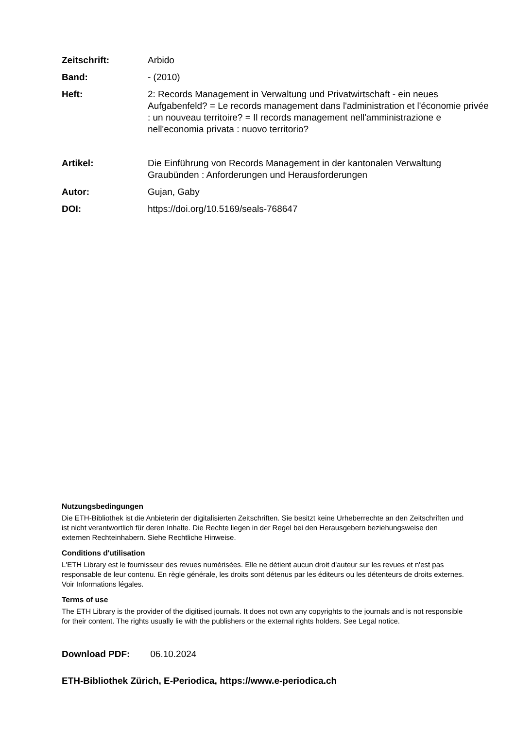Zeitschrift: Arbido
Band: - (2010)
Heft: 2: Records Management in Verwaltung und Privatwirtschaft - ein neues Aufgabenfeld? = Le records management dans l'administration et l'économie privée : un nouveau territoire? = Il records management nell'amministrazione e nell'economia privata : nuovo territorio?
Artikel: Die Einführung von Records Management in der kantonalen Verwaltung Graubünden : Anforderungen und Herausforderungen
Autor: Gujan, Gaby
DOI: https://doi.org/10.5169/seals-768647
Nutzungsbedingungen
Die ETH-Bibliothek ist die Anbieterin der digitalisierten Zeitschriften. Sie besitzt keine Urheberrechte an den Zeitschriften und ist nicht verantwortlich für deren Inhalte. Die Rechte liegen in der Regel bei den Herausgebern beziehungsweise den externen Rechteinhabern. Siehe Rechtliche Hinweise.
Conditions d'utilisation
L'ETH Library est le fournisseur des revues numérisées. Elle ne détient aucun droit d'auteur sur les revues et n'est pas responsable de leur contenu. En règle générale, les droits sont détenus par les éditeurs ou les détenteurs de droits externes. Voir Informations légales.
Terms of use
The ETH Library is the provider of the digitised journals. It does not own any copyrights to the journals and is not responsible for their content. The rights usually lie with the publishers or the external rights holders. See Legal notice.
Download PDF: 06.10.2024
ETH-Bibliothek Zürich, E-Periodica, https://www.e-periodica.ch